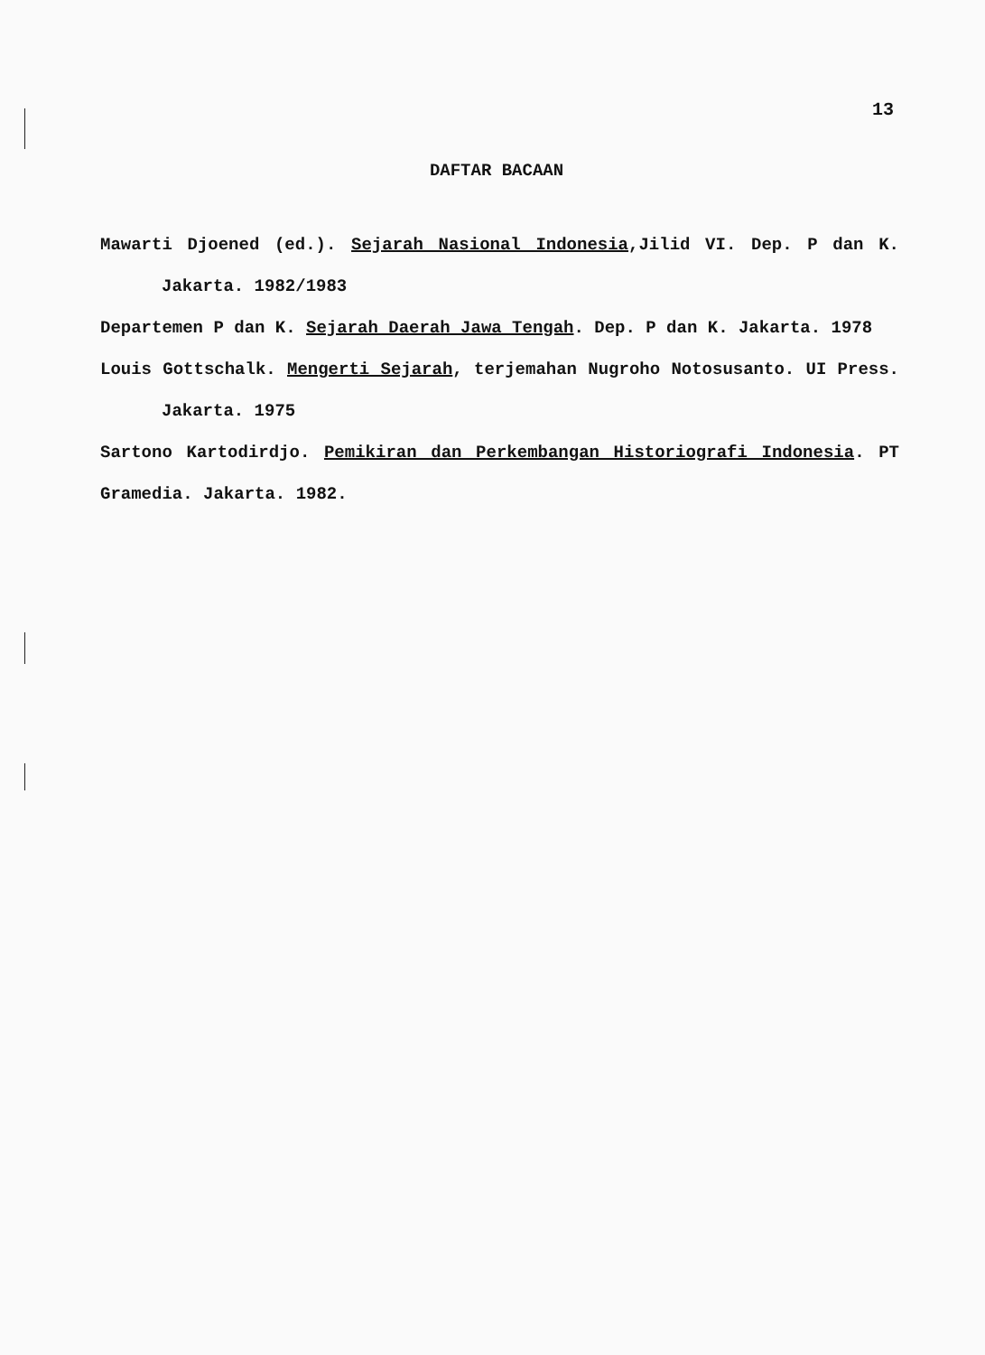13
DAFTAR BACAAN
Mawarti Djoened (ed.). Sejarah Nasional Indonesia,Jilid VI. Dep. P dan K. Jakarta. 1982/1983
Departemen P dan K. Sejarah Daerah Jawa Tengah. Dep. P dan K. Jakarta. 1978
Louis Gottschalk. Mengerti Sejarah, terjemahan Nugroho Notosusanto. UI Press. Jakarta. 1975
Sartono Kartodirdjo. Pemikiran dan Perkembangan Historiografi Indonesia. PT Gramedia. Jakarta. 1982.